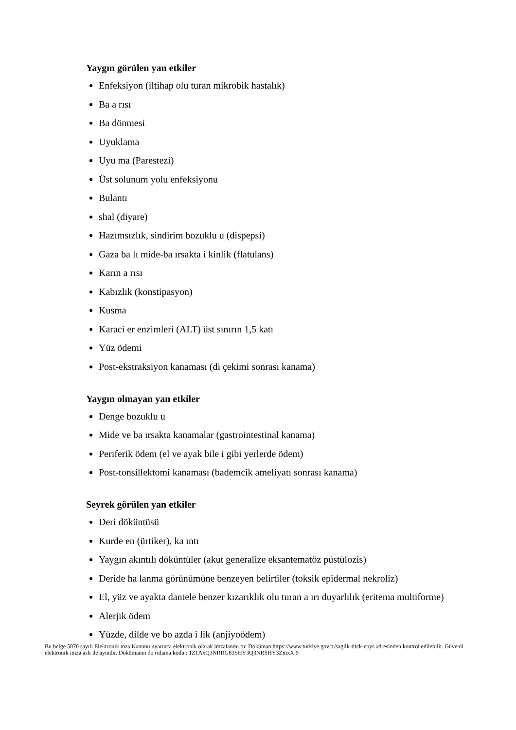Yaygın görülen yan etkiler
Enfeksiyon (iltihap olu turan mikrobik hastalık)
Ba a rısı
Ba dönmesi
Uyuklama
Uyu ma (Parestezi)
Üst solunum yolu enfeksiyonu
Bulantı
shal (diyare)
Hazımsızlık, sindirim bozuklu u (dispepsi)
Gaza ba lı mide-ba ırsakta i kinlik (flatulans)
Karın a rısı
Kabızlık (konstipasyon)
Kusma
Karaci er enzimleri (ALT) üst sınırın 1,5 katı
Yüz ödemi
Post-ekstraksiyon kanaması (di çekimi sonrası kanama)
Yaygın olmayan yan etkiler
Denge bozuklu u
Mide ve ba ırsakta kanamalar (gastrointestinal kanama)
Periferik ödem (el ve ayak bile i gibi yerlerde ödem)
Post-tonsillektomi kanaması (bademcik ameliyatı sonrası kanama)
Seyrek görülen yan etkiler
Deri döküntüsü
Kurde en (ürtiker), ka ıntı
Yaygın akıntılı döküntüler (akut generalize eksantematöz püstülozis)
Deride ha lanma görünümüne benzeyen belirtiler (toksik epidermal nekroliz)
El, yüz ve ayakta dantele benzer kızarıklık olu turan a ırı duyarlılık (eritema multiforme)
Alerjik ödem
Yüzde, dilde ve bo azda i lik (anjiyoödem)
Bu belge 5070 sayılı Elektronik mza Kanunu uyarınca elektronik olarak imzalanmı tır. Doküman https://www.turkiye.gov.tr/saglik-titck-ebys adresinden kontrol edilebilir. Güvenli elektronik imza aslı ile aynıdır. Dokümanın do rulama kodu : 1Z1AxQ3NRRG83SHY3Q3NRSHY3ZmxX 9